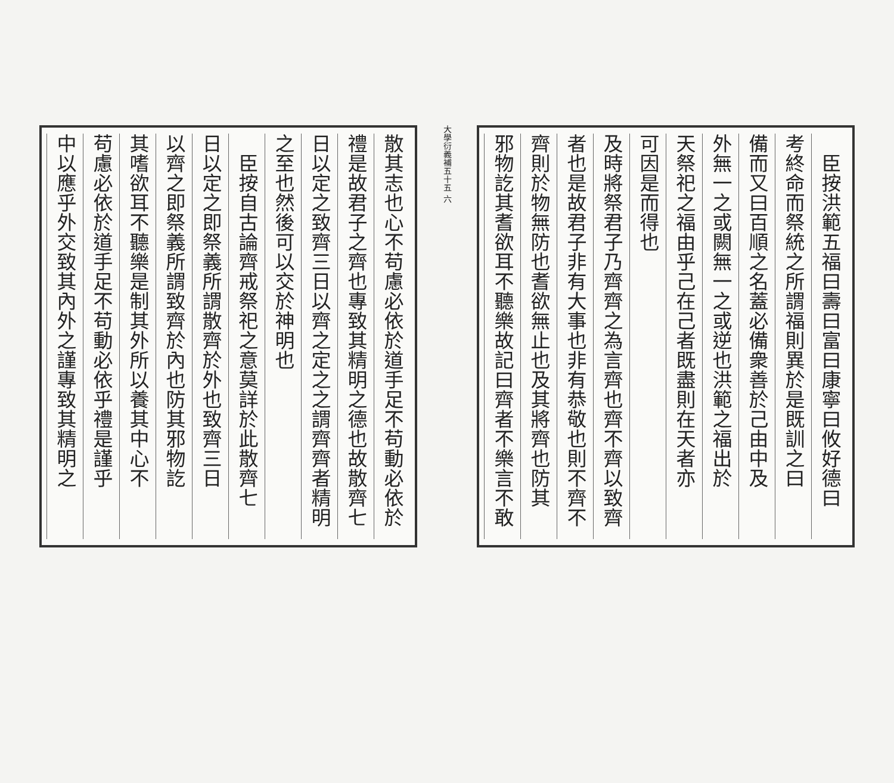臣按洪範五福曰壽曰富曰康寧曰攸好德曰
考終命而祭統之所謂福則異於是既訓之曰
備而又曰百順之名蓋必備衆善於己由中及
外無一之或闕無一之或逆也洪範之福出於
天祭祀之福由乎己在己者既盡則在天者亦
可因是而得也
及時將祭君子乃齊齊之為言齊也齊不齊以致齊
者也是故君子非有大事也非有恭敬也則不齊不
齊則於物無防也耆欲無止也及其將齊也防其
邪物訖其耆欲耳不聽樂故記曰齊者不樂言不敢
大學衍義補五十五 六
散其志也心不苟慮必依於道手足不苟動必依於
禮是故君子之齊也專致其精明之德也故散齊七
日以定之致齊三日以齊之定之之謂齊齊者精明
之至也然後可以交於神明也
　臣按自古論齊戒祭祀之意莫詳於此散齊七
日以定之即祭義所謂散齊於外也致齊三日
以齊之即祭義所謂致齊於內也防其邪物訖
其嗜欲耳不聽樂是制其外所以養其中心不
苟慮必依於道手足不苟動必依乎禮是謹乎
中以應乎外交致其內外之謹專致其精明之